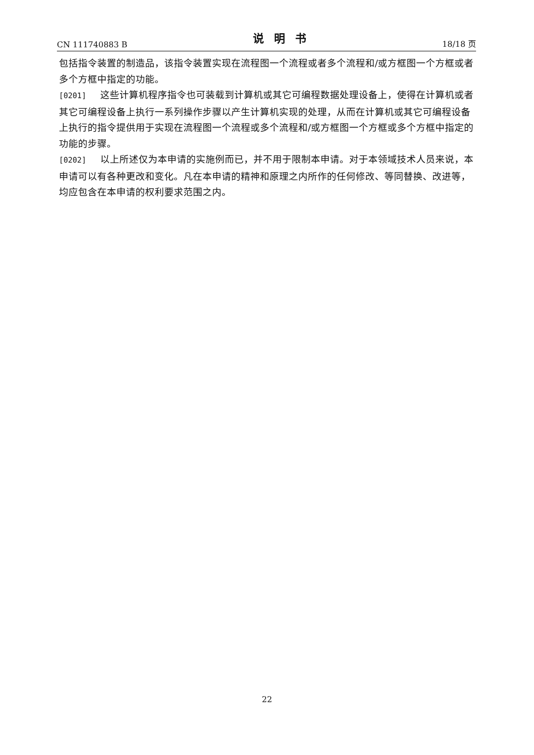CN 111740883 B 说明书 18/18 页
包括指令装置的制造品，该指令装置实现在流程图一个流程或者多个流程和/或方框图一个方框或者多个方框中指定的功能。
[0201] 这些计算机程序指令也可装载到计算机或其它可编程数据处理设备上，使得在计算机或者其它可编程设备上执行一系列操作步骤以产生计算机实现的处理，从而在计算机或其它可编程设备上执行的指令提供用于实现在流程图一个流程或多个流程和/或方框图一个方框或多个方框中指定的功能的步骤。
[0202] 以上所述仅为本申请的实施例而已，并不用于限制本申请。对于本领域技术人员来说，本申请可以有各种更改和变化。凡在本申请的精神和原理之内所作的任何修改、等同替换、改进等，均应包含在本申请的权利要求范围之内。
22